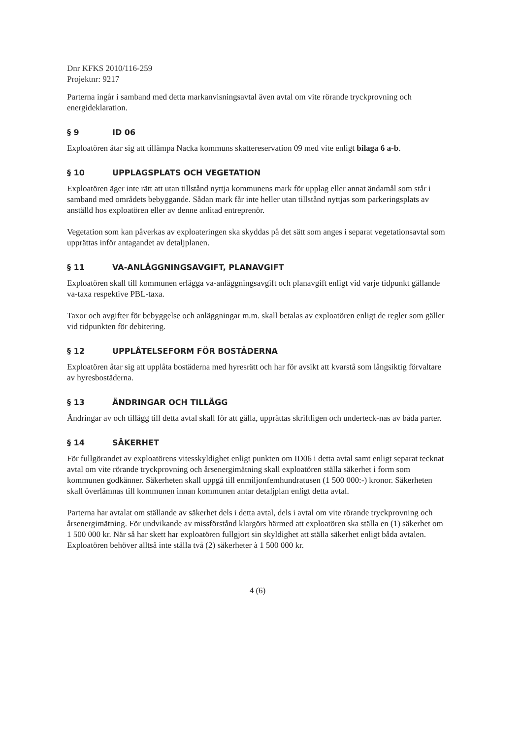Dnr KFKS 2010/116-259
Projektnr: 9217
Parterna ingår i samband med detta markanvisningsavtal även avtal om vite rörande tryckprovning och energideklaration.
§ 9 ID 06
Exploatören åtar sig att tillämpa Nacka kommuns skattereservation 09 med vite enligt bilaga 6 a-b.
§ 10 UPPLAGSPLATS OCH VEGETATION
Exploatören äger inte rätt att utan tillstånd nyttja kommunens mark för upplag eller annat ändamål som står i samband med områdets bebyggande. Sådan mark får inte heller utan tillstånd nyttjas som parkeringsplats av anställd hos exploatören eller av denne anlitad entreprenör.
Vegetation som kan påverkas av exploateringen ska skyddas på det sätt som anges i separat vegetationsavtal som upprättas inför antagandet av detaljplanen.
§ 11 VA-ANLÄGGNINGSAVGIFT, PLANAVGIFT
Exploatören skall till kommunen erlägga va-anläggningsavgift och planavgift enligt vid varje tidpunkt gällande va-taxa respektive PBL-taxa.
Taxor och avgifter för bebyggelse och anläggningar m.m. skall betalas av exploatören enligt de regler som gäller vid tidpunkten för debitering.
§ 12 UPPLÅTELSEFORM FÖR BOSTÄDERNA
Exploatören åtar sig att upplåta bostäderna med hyresrätt och har för avsikt att kvarstå som långsiktig förvaltare av hyresbostäderna.
§ 13 ÄNDRINGAR OCH TILLÄGG
Ändringar av och tillägg till detta avtal skall för att gälla, upprättas skriftligen och underteck-nas av båda parter.
§ 14 SÄKERHET
För fullgörandet av exploatörens vitesskyldighet enligt punkten om ID06 i detta avtal samt enligt separat tecknat avtal om vite rörande tryckprovning och årsenergimätning skall exploatören ställa säkerhet i form som kommunen godkänner. Säkerheten skall uppgå till enmiljonfemhundratusen (1 500 000:-) kronor. Säkerheten skall överlämnas till kommunen innan kommunen antar detaljplan enligt detta avtal.
Parterna har avtalat om ställande av säkerhet dels i detta avtal, dels i avtal om vite rörande tryckprovning och årsenergimätning. För undvikande av missförstånd klargörs härmed att exploatören ska ställa en (1) säkerhet om 1 500 000 kr. När så har skett har exploatören fullgjort sin skyldighet att ställa säkerhet enligt båda avtalen. Exploatören behöver alltså inte ställa två (2) säkerheter à 1 500 000 kr.
4 (6)